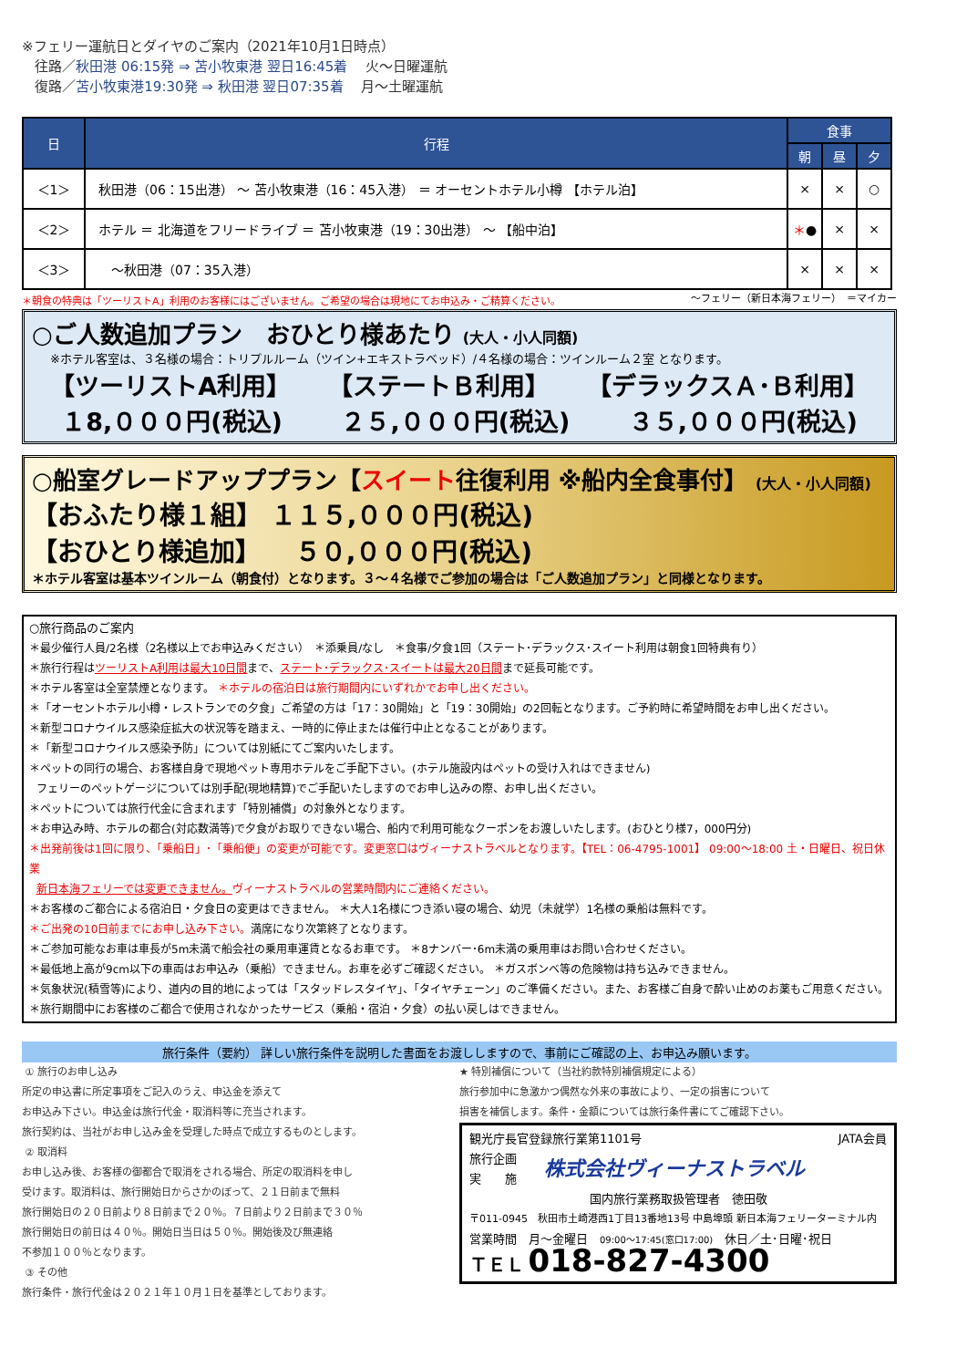※フェリー運航日とダイヤのご案内（2021年10月1日時点）
往路／秋田港 06:15発 ⇒ 苫小牧東港 翌日16:45着　 火～日曜運航
復路／苫小牧東港19:30発 ⇒ 秋田港 翌日07:35着　 月～土曜運航
| 日 | 行程 | 食事 | | |
| --- | --- | --- | --- | --- |
| | | 朝 | 昼 | 夕 |
| ＜1＞ | 秋田港（06：15出港） ～ 苫小牧東港（16：45入港） ＝ オーセントホテル小樽 【ホテル泊】 | × | × | ○ |
| ＜2＞ | ホテル ＝ 北海道をフリードライブ ＝ 苫小牧東港（19：30出港） ～ 【船中泊】 | ＊ ● | × | × |
| ＜3＞ | ～秋田港（07：35入港） | × | × | × |
＊朝食の特典は「ツーリストA」利用のお客様にはございません。ご希望の場合は現地にてお申込み・ご精算ください。 ～フェリー（新日本海フェリー）　＝マイカー
○ご人数追加プラン　おひとり様あたり (大人・小人同額)
※ホテル客室は、３名様の場合：トリプルルーム（ツイン+エキストラベッド）/４名様の場合：ツインルーム２室 となります。
【ツーリストA利用】 【ステートＢ利用】 【デラックスＡ･Ｂ利用】
１8,０００円(税込) ２５,０００円(税込) ３５,０００円(税込)
○船室グレードアッププラン【スイート往復利用 ※船内全食事付】 (大人・小人同額)
【おふたり様１組】 １１５,０００円(税込)
【おひとり様追加】 　５０,０００円(税込)
＊ホテル客室は基本ツインルーム（朝食付）となります。３～４名様でご参加の場合は「ご人数追加プラン」と同様となります。
○旅行商品のご案内
＊最少催行人員/2名様（2名様以上でお申込みください）　＊添乗員/なし　＊食事/夕食1回（ステート･デラックス･スイート利用は朝食1回特典有り）
＊旅行行程はツーリストA利用は最大10日間まで、ステート･デラックス･スイートは最大20日間まで延長可能です。
＊ホテル客室は全室禁煙となります。 ＊ホテルの宿泊日は旅行期間内にいずれかでお申し出ください。
＊「オーセントホテル小樽・レストランでの夕食」ご希望の方は「17：30開始」と「19：30開始」の2回転となります。ご予約時に希望時間をお申し出ください。
＊新型コロナウイルス感染症拡大の状況等を踏まえ、一時的に停止または催行中止となることがあります。
＊「新型コロナウイルス感染予防」については別紙にてご案内いたします。
＊ペットの同行の場合、お客様自身で現地ペット専用ホテルをご手配下さい。(ホテル施設内はペットの受け入れはできません)
フェリーのペットゲージについては別手配(現地精算)でご手配いたしますのでお申し込みの際、お申し出ください。
＊ペットについては旅行代金に含まれます「特別補償」の対象外となります。
＊お申込み時、ホテルの都合(対応数満等)で夕食がお取りできない場合、船内で利用可能なクーポンをお渡しいたします。(おひとり様7，000円分)
＊出発前後は1回に限り、「乗船日」･「乗船便」の変更が可能です。変更窓口はヴィーナストラベルとなります。【TEL：06-4795-1001】 09:00～18:00 土・日曜日、祝日休業
新日本海フェリーでは変更できません。ヴィーナストラベルの営業時間内にご連絡ください。
＊お客様のご都合による宿泊日・夕食日の変更はできません。 ＊大人1名様につき添い寝の場合、幼児（未就学）1名様の乗船は無料です。
＊ご出発の10日前までにお申し込み下さい。満席になり次第終了となります。
＊ご参加可能なお車は車長が5m未満で船会社の乗用車運賃となるお車です。 ＊8ナンバー･6m未満の乗用車はお問い合わせください。
＊最低地上高が9cm以下の車両はお申込み（乗船）できません。お車を必ずご確認ください。 ＊ガスボンベ等の危険物は持ち込みできません。
＊気象状況(積雪等)により、道内の目的地によっては「スタッドレスタイヤ」、「タイヤチェーン」のご準備ください。また、お客様ご自身で酔い止めのお薬もご用意ください。
＊旅行期間中にお客様のご都合で使用されなかったサービス（乗船・宿泊・夕食）の払い戻しはできません。
旅行条件（要約） 詳しい旅行条件を説明した書面をお渡ししますので、事前にご確認の上、お申込み願います。
① 旅行のお申し込み
所定の申込書に所定事項をご記入のうえ、申込金を添えて
お申込み下さい。申込金は旅行代金・取消料等に充当されます。
旅行契約は、当社がお申し込み金を受理した時点で成立するものとします。
② 取消料
お申し込み後、お客様の御都合で取消をされる場合、所定の取消料を申し
受けます。取消料は、旅行開始日からさかのぼって、２１日前まで無料
旅行開始日の２０日前より８日前まで２０％。７日前より２日前まで３０％
旅行開始日の前日は４０％。開始日当日は５０％。開始後及び無連絡
不参加１００％となります。
③ その他
旅行条件・旅行代金は２０２１年１０月１日を基準としております。
★ 特別補償について（当社約款特別補償規定による）
旅行参加中に急激かつ偶然な外来の事故により、一定の損害について
損害を補償します。条件・金額については旅行条件書にてご確認下さい。
観光庁長官登録旅行業第1101号 JATA会員
旅行企画
実　　施 株式会社ヴィーナストラベル
国内旅行業務取扱管理者　徳田敬
〒011-0945　秋田市土崎港西1丁目13番地13号 中島埠頭 新日本海フェリーターミナル内
営業時間　月～金曜日　09:00～17:45(窓口17:00)　休日／土･日曜･祝日
ＴＥＬ 018-827-4300